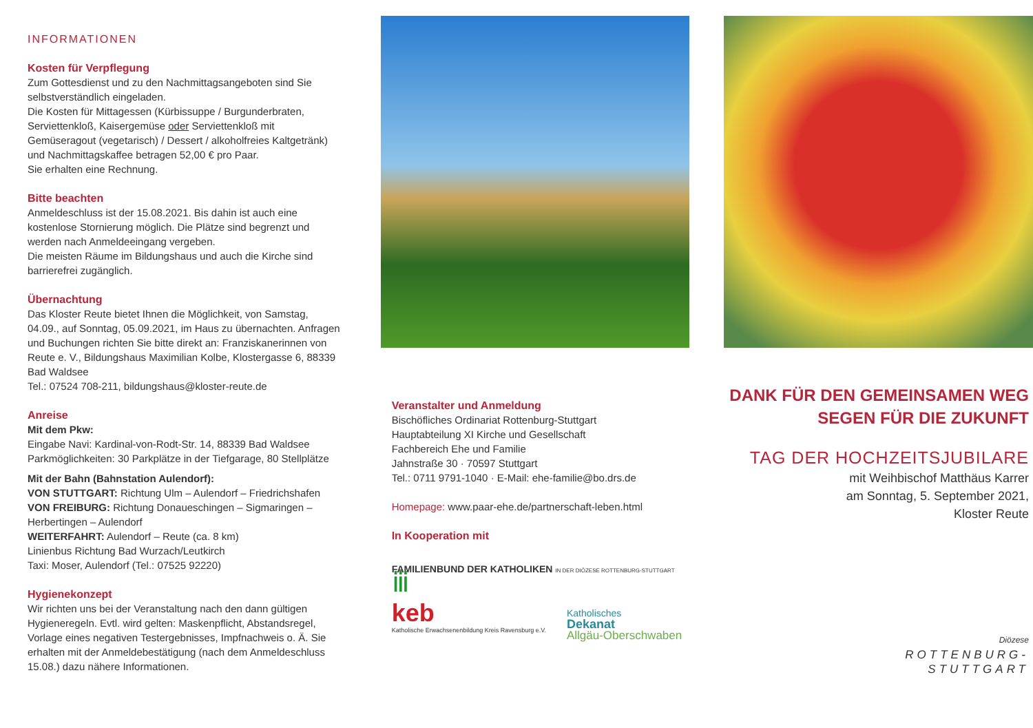INFORMATIONEN
Kosten für Verpflegung
Zum Gottesdienst und zu den Nachmittagsangeboten sind Sie selbstverständlich eingeladen.
Die Kosten für Mittagessen (Kürbissuppe / Burgunderbraten, Serviettenkloß, Kaisergemüse oder Serviettenkloß mit Gemüseragout (vegetarisch) / Dessert / alkoholfreies Kaltgetränk) und Nachmittagskaffee betragen 52,00 € pro Paar.
Sie erhalten eine Rechnung.
Bitte beachten
Anmeldeschluss ist der 15.08.2021. Bis dahin ist auch eine kostenlose Stornierung möglich. Die Plätze sind begrenzt und werden nach Anmeldeeingang vergeben.
Die meisten Räume im Bildungshaus und auch die Kirche sind barrierefrei zugänglich.
Übernachtung
Das Kloster Reute bietet Ihnen die Möglichkeit, von Samstag, 04.09., auf Sonntag, 05.09.2021, im Haus zu übernachten. Anfragen und Buchungen richten Sie bitte direkt an: Franziskanerinnen von Reute e. V., Bildungshaus Maximilian Kolbe, Klostergasse 6, 88339 Bad Waldsee
Tel.: 07524 708-211, bildungshaus@kloster-reute.de
Anreise
Mit dem Pkw:
Eingabe Navi: Kardinal-von-Rodt-Str. 14, 88339 Bad Waldsee
Parkmöglichkeiten: 30 Parkplätze in der Tiefgarage, 80 Stellplätze
Mit der Bahn (Bahnstation Aulendorf):
VON STUTTGART: Richtung Ulm – Aulendorf – Friedrichshafen
VON FREIBURG: Richtung Donaueschingen – Sigmaringen – Herbertingen – Aulendorf
WEITERFAHRT: Aulendorf – Reute (ca. 8 km)
Linienbus Richtung Bad Wurzach/Leutkirch
Taxi: Moser, Aulendorf (Tel.: 07525 92220)
Hygienekonzept
Wir richten uns bei der Veranstaltung nach den dann gültigen Hygieneregeln. Evtl. wird gelten: Maskenpflicht, Abstandsregel, Vorlage eines negativen Testergebnisses, Impfnachweis o. Ä. Sie erhalten mit der Anmeldebestätigung (nach dem Anmeldeschluss 15.08.) dazu nähere Informationen.
Veranstalter und Anmeldung
Bischöfliches Ordinariat Rottenburg-Stuttgart
Hauptabteilung XI Kirche und Gesellschaft
Fachbereich Ehe und Familie
Jahnstraße 30 · 70597 Stuttgart
Tel.: 0711 9791-1040 · E-Mail: ehe-familie@bo.drs.de
Homepage: www.paar-ehe.de/partnerschaft-leben.html
In Kooperation mit
FAMILIENBUND DER KATHOLIKEN IN DER DIÖZESE ROTTENBURG-STUTTGART ⅲ
keb
Katholische Erwachsenenbildung Kreis Ravensburg e.V.
Katholisches
Dekanat
Allgäu-Oberschwaben
DANK FÜR DEN GEMEINSAMEN WEG
SEGEN FÜR DIE ZUKUNFT
TAG DER HOCHZEITSJUBILARE
mit Weihbischof Matthäus Karrer
am Sonntag, 5. September 2021,
Kloster Reute
Diözese
ROTTENBURG-
STUTTGART